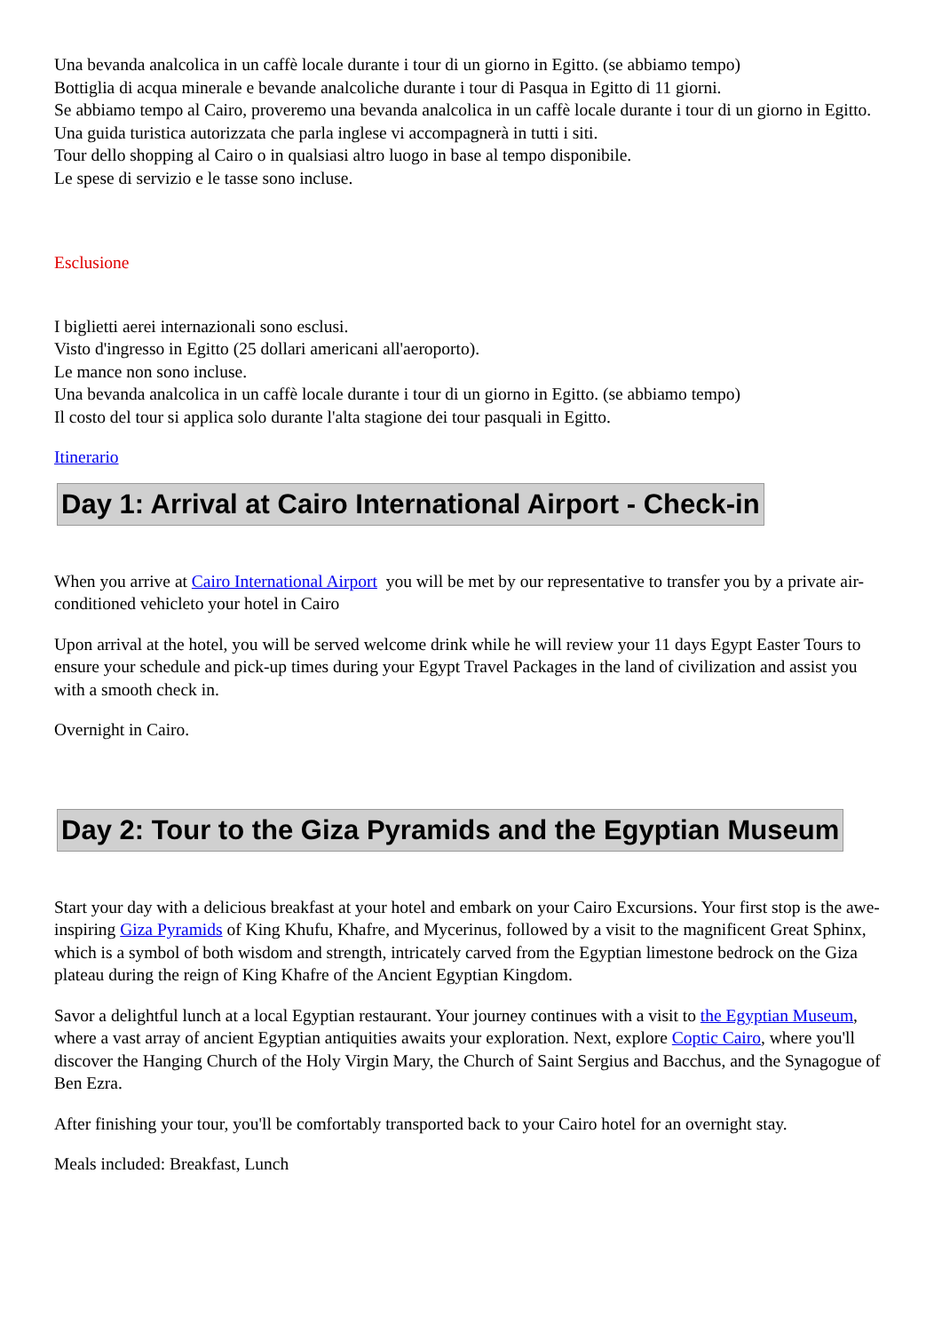Una bevanda analcolica in un caffè locale durante i tour di un giorno in Egitto. (se abbiamo tempo)
Bottiglia di acqua minerale e bevande analcoliche durante i tour di Pasqua in Egitto di 11 giorni.
Se abbiamo tempo al Cairo, proveremo una bevanda analcolica in un caffè locale durante i tour di un giorno in Egitto.
Una guida turistica autorizzata che parla inglese vi accompagnerà in tutti i siti.
Tour dello shopping al Cairo o in qualsiasi altro luogo in base al tempo disponibile.
Le spese di servizio e le tasse sono incluse.
Esclusione
I biglietti aerei internazionali sono esclusi.
Visto d'ingresso in Egitto (25 dollari americani all'aeroporto).
Le mance non sono incluse.
Una bevanda analcolica in un caffè locale durante i tour di un giorno in Egitto. (se abbiamo tempo)
Il costo del tour si applica solo durante l'alta stagione dei tour pasquali in Egitto.
Itinerario
Day 1: Arrival at Cairo International Airport - Check-in
When you arrive at Cairo International Airport you will be met by our representative to transfer you by a private air-conditioned vehicleto your hotel in Cairo
Upon arrival at the hotel, you will be served welcome drink while he will review your 11 days Egypt Easter Tours to ensure your schedule and pick-up times during your Egypt Travel Packages in the land of civilization and assist you with a smooth check in.
Overnight in Cairo.
Day 2: Tour to the Giza Pyramids and the Egyptian Museum
Start your day with a delicious breakfast at your hotel and embark on your Cairo Excursions. Your first stop is the awe-inspiring Giza Pyramids of King Khufu, Khafre, and Mycerinus, followed by a visit to the magnificent Great Sphinx, which is a symbol of both wisdom and strength, intricately carved from the Egyptian limestone bedrock on the Giza plateau during the reign of King Khafre of the Ancient Egyptian Kingdom.
Savor a delightful lunch at a local Egyptian restaurant. Your journey continues with a visit to the Egyptian Museum, where a vast array of ancient Egyptian antiquities awaits your exploration. Next, explore Coptic Cairo, where you'll discover the Hanging Church of the Holy Virgin Mary, the Church of Saint Sergius and Bacchus, and the Synagogue of Ben Ezra.
After finishing your tour, you'll be comfortably transported back to your Cairo hotel for an overnight stay.
Meals included: Breakfast, Lunch